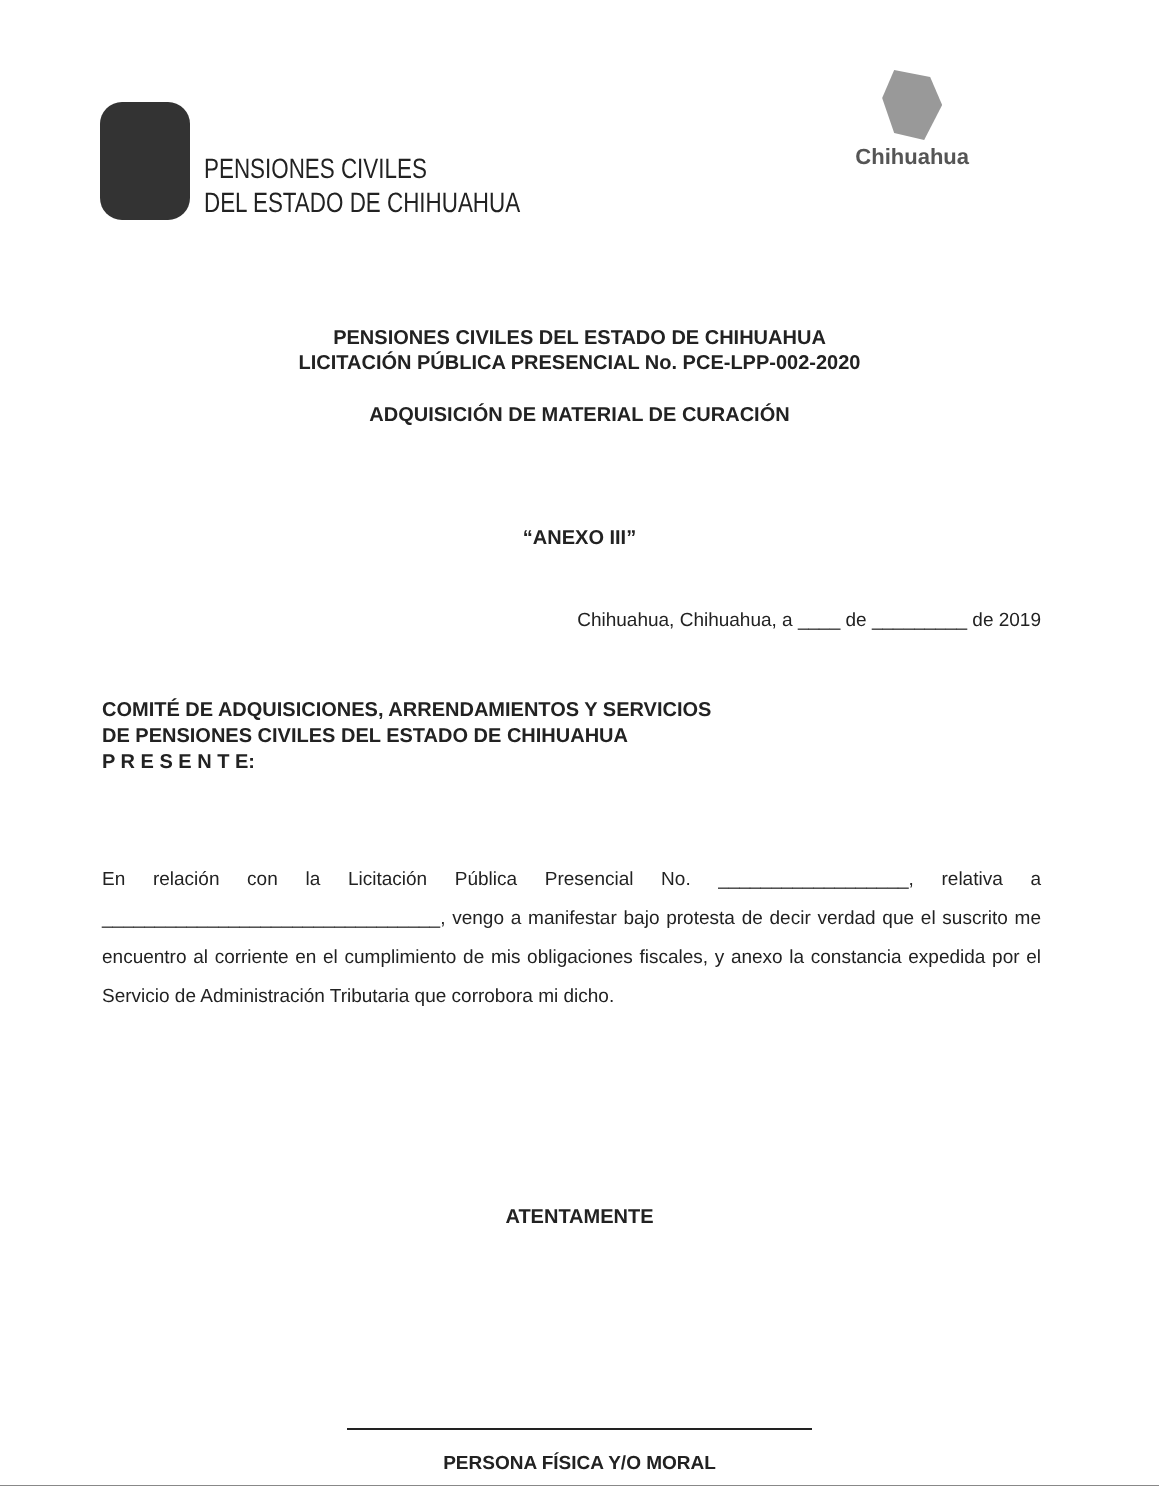PENSIONES CIVILES
DEL ESTADO DE CHIHUAHUA
Chihuahua
PENSIONES CIVILES DEL ESTADO DE CHIHUAHUA
LICITACIÓN PÚBLICA PRESENCIAL No. PCE-LPP-002-2020
ADQUISICIÓN DE MATERIAL DE CURACIÓN
“ANEXO III”
Chihuahua, Chihuahua, a ____ de _________ de 2019
COMITÉ DE ADQUISICIONES, ARRENDAMIENTOS Y SERVICIOS
DE PENSIONES CIVILES DEL ESTADO DE CHIHUAHUA
P R E S E N T E:
En relación con la Licitación Pública Presencial No. __________________, relativa a ________________________________, vengo a manifestar bajo protesta de decir verdad que el suscrito me encuentro al corriente en el cumplimiento de mis obligaciones fiscales, y anexo la constancia expedida por el Servicio de Administración Tributaria que corrobora mi dicho.
ATENTAMENTE
PERSONA FÍSICA Y/O MORAL